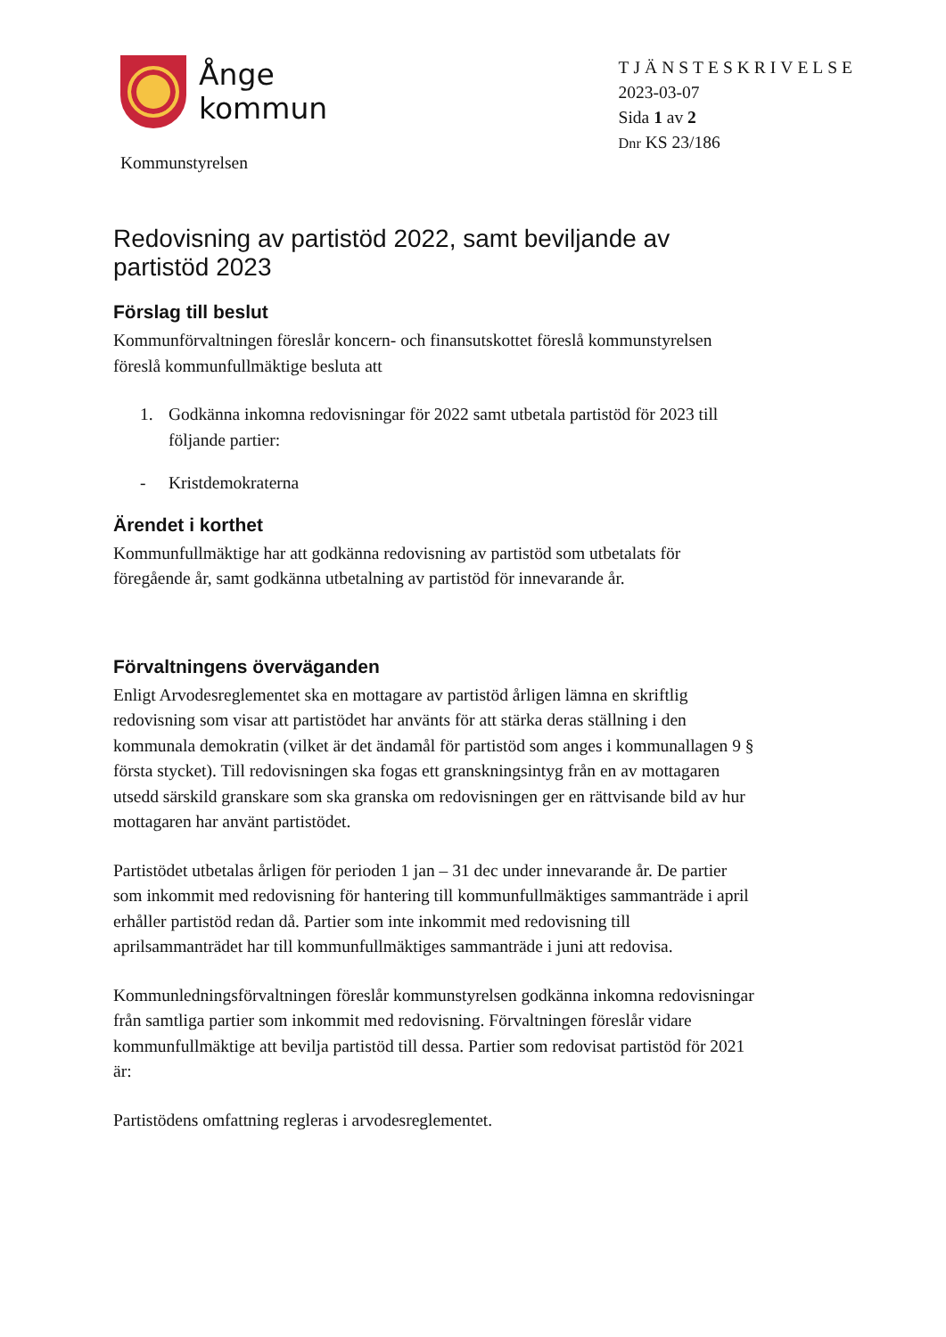Ånge
kommun
Kommunstyrelsen
TJÄNSTESKRIVELSE
2023-03-07
Sida 1 av 2
Dnr KS 23/186
Redovisning av partistöd 2022, samt beviljande av partistöd 2023
Förslag till beslut
Kommunförvaltningen föreslår koncern- och finansutskottet föreslå kommunstyrelsen föreslå kommunfullmäktige besluta att
1. Godkänna inkomna redovisningar för 2022 samt utbetala partistöd för 2023 till följande partier:
- Kristdemokraterna
Ärendet i korthet
Kommunfullmäktige har att godkänna redovisning av partistöd som utbetalats för föregående år, samt godkänna utbetalning av partistöd för innevarande år.
Förvaltningens överväganden
Enligt Arvodesreglementet ska en mottagare av partistöd årligen lämna en skriftlig redovisning som visar att partistödet har använts för att stärka deras ställning i den kommunala demokratin (vilket är det ändamål för partistöd som anges i kommunallagen 9 § första stycket). Till redovisningen ska fogas ett granskningsintyg från en av mottagaren utsedd särskild granskare som ska granska om redovisningen ger en rättvisande bild av hur mottagaren har använt partistödet.
Partistödet utbetalas årligen för perioden 1 jan – 31 dec under innevarande år. De partier som inkommit med redovisning för hantering till kommunfullmäktiges sammanträde i april erhåller partistöd redan då. Partier som inte inkommit med redovisning till aprilsammanträdet har till kommunfullmäktiges sammanträde i juni att redovisa.
Kommunledningsförvaltningen föreslår kommunstyrelsen godkänna inkomna redovisningar från samtliga partier som inkommit med redovisning. Förvaltningen föreslår vidare kommunfullmäktige att bevilja partistöd till dessa. Partier som redovisat partistöd för 2021 är:
Partistödens omfattning regleras i arvodesreglementet.